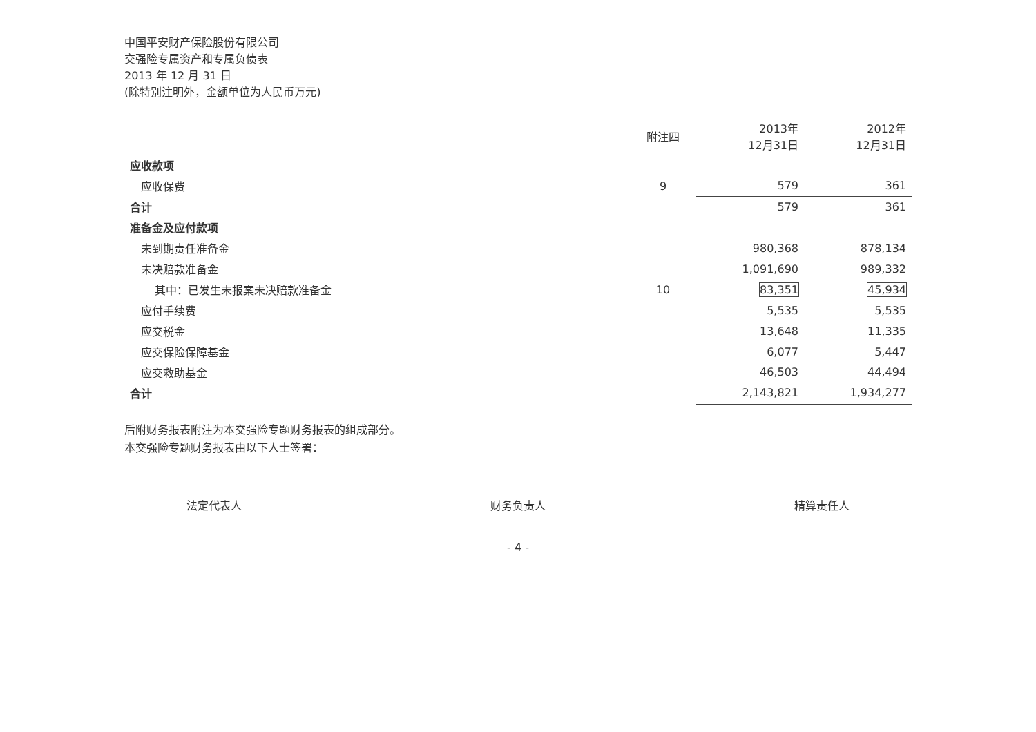中国平安财产保险股份有限公司
交强险专属资产和专属负债表
2013 年 12 月 31 日
(除特别注明外，金额单位为人民币万元)
| | 附注四 | 2013年 12月31日 | 2012年 12月31日 |
| --- | --- | --- | --- |
| 应收款项 | | | |
| 应收保费 | 9 | 579 | 361 |
| 合计 | | 579 | 361 |
| 准备金及应付款项 | | | |
| 未到期责任准备金 | | 980,368 | 878,134 |
| 未决赔款准备金 | | 1,091,690 | 989,332 |
| 其中：已发生未报案未决赔款准备金 | 10 | 83,351 | 45,934 |
| 应付手续费 | | 5,535 | 5,535 |
| 应交税金 | | 13,648 | 11,335 |
| 应交保险保障基金 | | 6,077 | 5,447 |
| 应交救助基金 | | 46,503 | 44,494 |
| 合计 | | 2,143,821 | 1,934,277 |
后附财务报表附注为本交强险专题财务报表的组成部分。
本交强险专题财务报表由以下人士签署：
法定代表人 财务负责人 精算责任人
- 4 -